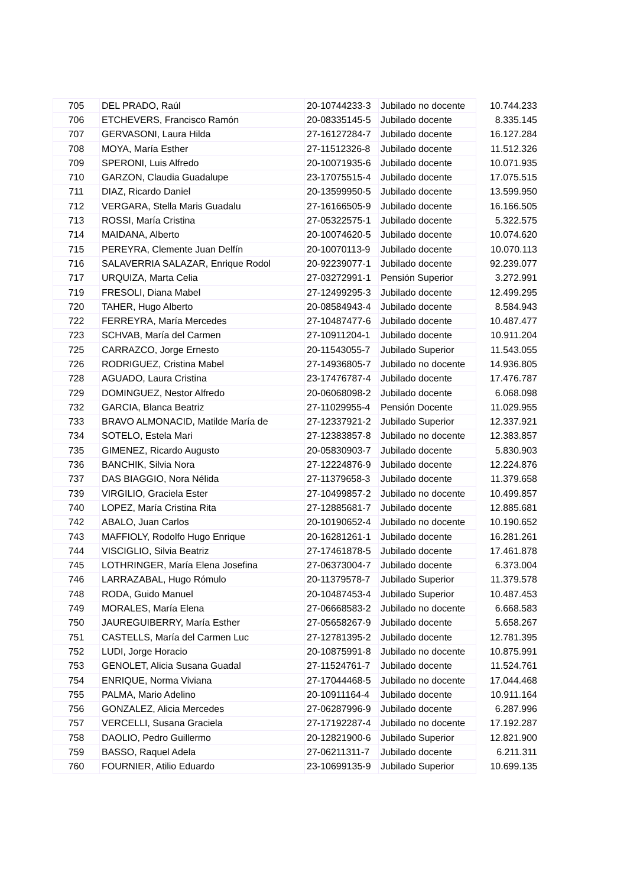| 705 | DEL PRADO, Raúl | 20-10744233-3 | Jubilado no docente | 10.744.233 |
| 706 | ETCHEVERS, Francisco Ramón | 20-08335145-5 | Jubilado docente | 8.335.145 |
| 707 | GERVASONI, Laura Hilda | 27-16127284-7 | Jubilado docente | 16.127.284 |
| 708 | MOYA, María Esther | 27-11512326-8 | Jubilado docente | 11.512.326 |
| 709 | SPERONI, Luis Alfredo | 20-10071935-6 | Jubilado docente | 10.071.935 |
| 710 | GARZON, Claudia Guadalupe | 23-17075515-4 | Jubilado docente | 17.075.515 |
| 711 | DIAZ, Ricardo Daniel | 20-13599950-5 | Jubilado docente | 13.599.950 |
| 712 | VERGARA, Stella Maris Guadalu | 27-16166505-9 | Jubilado docente | 16.166.505 |
| 713 | ROSSI, María Cristina | 27-05322575-1 | Jubilado docente | 5.322.575 |
| 714 | MAIDANA, Alberto | 20-10074620-5 | Jubilado docente | 10.074.620 |
| 715 | PEREYRA, Clemente Juan Delfín | 20-10070113-9 | Jubilado docente | 10.070.113 |
| 716 | SALAVERRIA SALAZAR, Enrique Rodol | 20-92239077-1 | Jubilado docente | 92.239.077 |
| 717 | URQUIZA, Marta Celia | 27-03272991-1 | Pensión Superior | 3.272.991 |
| 719 | FRESOLI, Diana Mabel | 27-12499295-3 | Jubilado docente | 12.499.295 |
| 720 | TAHER, Hugo Alberto | 20-08584943-4 | Jubilado docente | 8.584.943 |
| 722 | FERREYRA, María Mercedes | 27-10487477-6 | Jubilado docente | 10.487.477 |
| 723 | SCHVAB, María del Carmen | 27-10911204-1 | Jubilado docente | 10.911.204 |
| 725 | CARRAZCO, Jorge Ernesto | 20-11543055-7 | Jubilado Superior | 11.543.055 |
| 726 | RODRIGUEZ, Cristina Mabel | 27-14936805-7 | Jubilado no docente | 14.936.805 |
| 728 | AGUADO, Laura Cristina | 23-17476787-4 | Jubilado docente | 17.476.787 |
| 729 | DOMINGUEZ, Nestor Alfredo | 20-06068098-2 | Jubilado docente | 6.068.098 |
| 732 | GARCIA, Blanca Beatriz | 27-11029955-4 | Pensión Docente | 11.029.955 |
| 733 | BRAVO ALMONACID, Matilde María de | 27-12337921-2 | Jubilado Superior | 12.337.921 |
| 734 | SOTELO, Estela Mari | 27-12383857-8 | Jubilado no docente | 12.383.857 |
| 735 | GIMENEZ, Ricardo Augusto | 20-05830903-7 | Jubilado docente | 5.830.903 |
| 736 | BANCHIK, Silvia Nora | 27-12224876-9 | Jubilado docente | 12.224.876 |
| 737 | DAS BIAGGIO, Nora Nélida | 27-11379658-3 | Jubilado docente | 11.379.658 |
| 739 | VIRGILIO, Graciela Ester | 27-10499857-2 | Jubilado no docente | 10.499.857 |
| 740 | LOPEZ, María Cristina Rita | 27-12885681-7 | Jubilado docente | 12.885.681 |
| 742 | ABALO, Juan Carlos | 20-10190652-4 | Jubilado no docente | 10.190.652 |
| 743 | MAFFIOLY, Rodolfo Hugo Enrique | 20-16281261-1 | Jubilado docente | 16.281.261 |
| 744 | VISCIGLIO, Silvia Beatriz | 27-17461878-5 | Jubilado docente | 17.461.878 |
| 745 | LOTHRINGER, María Elena Josefina | 27-06373004-7 | Jubilado docente | 6.373.004 |
| 746 | LARRAZABAL, Hugo Rómulo | 20-11379578-7 | Jubilado Superior | 11.379.578 |
| 748 | RODA, Guido Manuel | 20-10487453-4 | Jubilado Superior | 10.487.453 |
| 749 | MORALES, María Elena | 27-06668583-2 | Jubilado no docente | 6.668.583 |
| 750 | JAUREGUIBERRY, María Esther | 27-05658267-9 | Jubilado docente | 5.658.267 |
| 751 | CASTELLS, María del Carmen Luc | 27-12781395-2 | Jubilado docente | 12.781.395 |
| 752 | LUDI, Jorge Horacio | 20-10875991-8 | Jubilado no docente | 10.875.991 |
| 753 | GENOLET, Alicia Susana Guadal | 27-11524761-7 | Jubilado docente | 11.524.761 |
| 754 | ENRIQUE, Norma Viviana | 27-17044468-5 | Jubilado no docente | 17.044.468 |
| 755 | PALMA, Mario Adelino | 20-10911164-4 | Jubilado docente | 10.911.164 |
| 756 | GONZALEZ, Alicia Mercedes | 27-06287996-9 | Jubilado docente | 6.287.996 |
| 757 | VERCELLI, Susana Graciela | 27-17192287-4 | Jubilado no docente | 17.192.287 |
| 758 | DAOLIO, Pedro Guillermo | 20-12821900-6 | Jubilado Superior | 12.821.900 |
| 759 | BASSO, Raquel Adela | 27-06211311-7 | Jubilado docente | 6.211.311 |
| 760 | FOURNIER, Atilio Eduardo | 23-10699135-9 | Jubilado Superior | 10.699.135 |